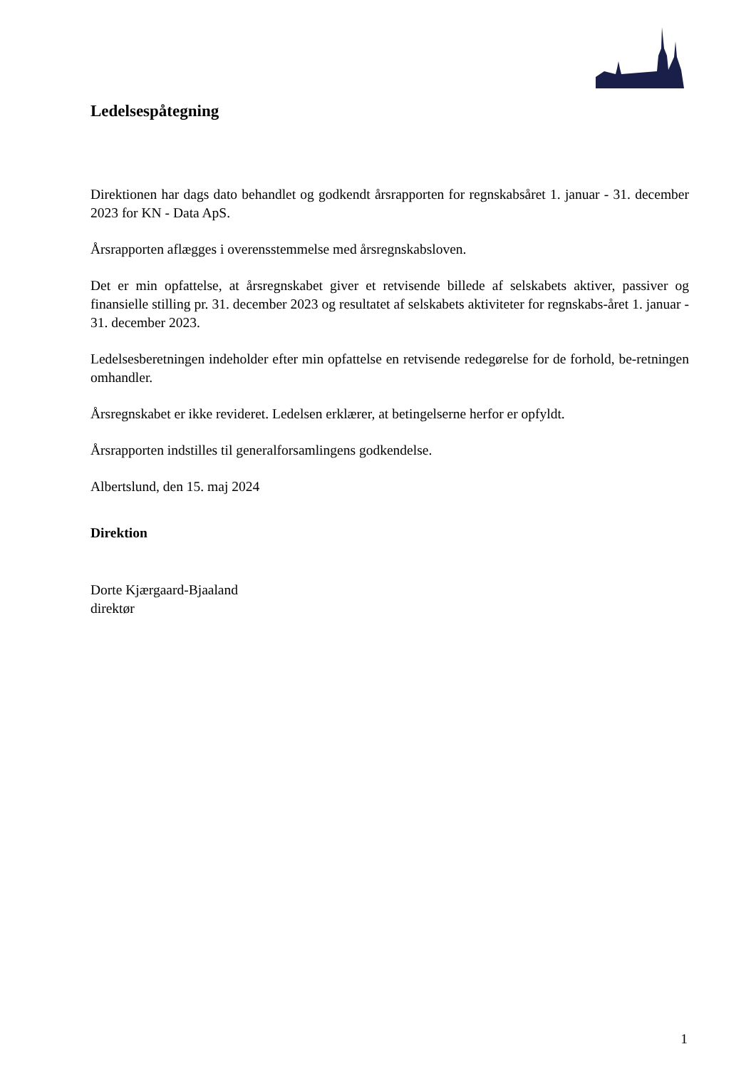Ledelsespåtegning
Direktionen har dags dato behandlet og godkendt årsrapporten for regnskabsåret 1. januar - 31. december 2023 for KN - Data ApS.
Årsrapporten aflægges i overensstemmelse med årsregnskabsloven.
Det er min opfattelse, at årsregnskabet giver et retvisende billede af selskabets aktiver, passiver og finansielle stilling pr. 31. december 2023 og resultatet af selskabets aktiviteter for regnskabs-året 1. januar - 31. december 2023.
Ledelsesberetningen indeholder efter min opfattelse en retvisende redegørelse for de forhold, be-retningen omhandler.
Årsregnskabet er ikke revideret. Ledelsen erklærer, at betingelserne herfor er opfyldt.
Årsrapporten indstilles til generalforsamlingens godkendelse.
Albertslund, den 15. maj 2024
Direktion
Dorte Kjærgaard-Bjaaland
direktør
1